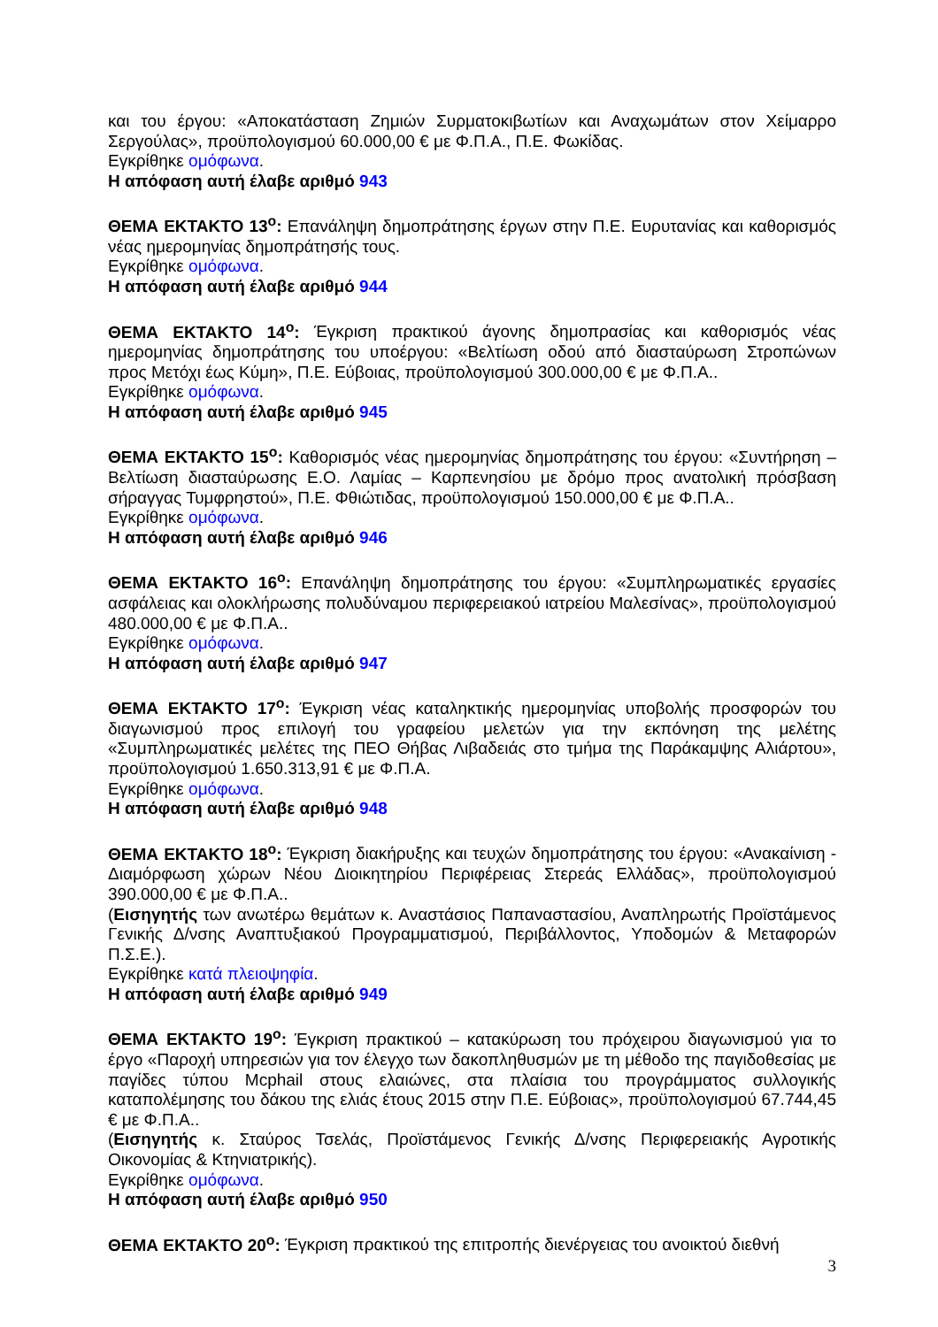και του έργου: «Αποκατάσταση Ζημιών Συρματοκιβωτίων και Αναχωμάτων στον Χείμαρρο Σεργούλας», προϋπολογισμού 60.000,00 € με Φ.Π.Α., Π.Ε. Φωκίδας.
Εγκρίθηκε ομόφωνα.
Η απόφαση αυτή έλαβε αριθμό 943
ΘΕΜΑ ΕΚΤΑΚΤΟ 13<sup>ο</sup>: Επανάληψη δημοπράτησης έργων στην Π.Ε. Ευρυτανίας και καθορισμός νέας ημερομηνίας δημοπράτησής τους.
Εγκρίθηκε ομόφωνα.
Η απόφαση αυτή έλαβε αριθμό 944
ΘΕΜΑ ΕΚΤΑΚΤΟ 14<sup>ο</sup>: Έγκριση πρακτικού άγονης δημοπρασίας και καθορισμός νέας ημερομηνίας δημοπράτησης του υποέργου: «Βελτίωση οδού από διασταύρωση Στροπώνων προς Μετόχι έως Κύμη», Π.Ε. Εύβοιας, προϋπολογισμού 300.000,00 € με Φ.Π.Α..
Εγκρίθηκε ομόφωνα.
Η απόφαση αυτή έλαβε αριθμό 945
ΘΕΜΑ ΕΚΤΑΚΤΟ 15<sup>ο</sup>: Καθορισμός νέας ημερομηνίας δημοπράτησης του έργου: «Συντήρηση – Βελτίωση διασταύρωσης Ε.Ο. Λαμίας – Καρπενησίου με δρόμο προς ανατολική πρόσβαση σήραγγας Τυμφρηστού», Π.Ε. Φθιώτιδας, προϋπολογισμού 150.000,00 € με Φ.Π.Α..
Εγκρίθηκε ομόφωνα.
Η απόφαση αυτή έλαβε αριθμό 946
ΘΕΜΑ ΕΚΤΑΚΤΟ 16<sup>ο</sup>: Επανάληψη δημοπράτησης του έργου: «Συμπληρωματικές εργασίες ασφάλειας και ολοκλήρωσης πολυδύναμου περιφερειακού ιατρείου Μαλεσίνας», προϋπολογισμού 480.000,00 € με Φ.Π.Α..
Εγκρίθηκε ομόφωνα.
Η απόφαση αυτή έλαβε αριθμό 947
ΘΕΜΑ ΕΚΤΑΚΤΟ 17<sup>ο</sup>: Έγκριση νέας καταληκτικής ημερομηνίας υποβολής προσφορών του διαγωνισμού προς επιλογή του γραφείου μελετών για την εκπόνηση της μελέτης «Συμπληρωματικές μελέτες της ΠΕΟ Θήβας Λιβαδειάς στο τμήμα της Παράκαμψης Αλιάρτου», προϋπολογισμού 1.650.313,91 € με Φ.Π.Α.
Εγκρίθηκε ομόφωνα.
Η απόφαση αυτή έλαβε αριθμό 948
ΘΕΜΑ ΕΚΤΑΚΤΟ 18<sup>ο</sup>: Έγκριση διακήρυξης και τευχών δημοπράτησης του έργου: «Ανακαίνιση - Διαμόρφωση χώρων Νέου Διοικητηρίου Περιφέρειας Στερεάς Ελλάδας», προϋπολογισμού 390.000,00 € με Φ.Π.Α..
(Εισηγητής των ανωτέρω θεμάτων κ. Αναστάσιος Παπαναστασίου, Αναπληρωτής Προϊστάμενος Γενικής Δ/νσης Αναπτυξιακού Προγραμματισμού, Περιβάλλοντος, Υποδομών & Μεταφορών Π.Σ.Ε.).
Εγκρίθηκε κατά πλειοψηφία.
Η απόφαση αυτή έλαβε αριθμό 949
ΘΕΜΑ ΕΚΤΑΚΤΟ 19<sup>ο</sup>: Έγκριση πρακτικού – κατακύρωση του πρόχειρου διαγωνισμού για το έργο «Παροχή υπηρεσιών για τον έλεγχο των δακοπληθυσμών με τη μέθοδο της παγιδοθεσίας με παγίδες τύπου Mcphail στους ελαιώνες, στα πλαίσια του προγράμματος συλλογικής καταπολέμησης του δάκου της ελιάς έτους 2015 στην Π.Ε. Εύβοιας», προϋπολογισμού 67.744,45 € με Φ.Π.Α..
(Εισηγητής κ. Σταύρος Τσελάς, Προϊστάμενος Γενικής Δ/νσης Περιφερειακής Αγροτικής Οικονομίας & Κτηνιατρικής).
Εγκρίθηκε ομόφωνα.
Η απόφαση αυτή έλαβε αριθμό 950
ΘΕΜΑ ΕΚΤΑΚΤΟ 20<sup>ο</sup>: Έγκριση πρακτικού της επιτροπής διενέργειας του ανοικτού διεθνή
3